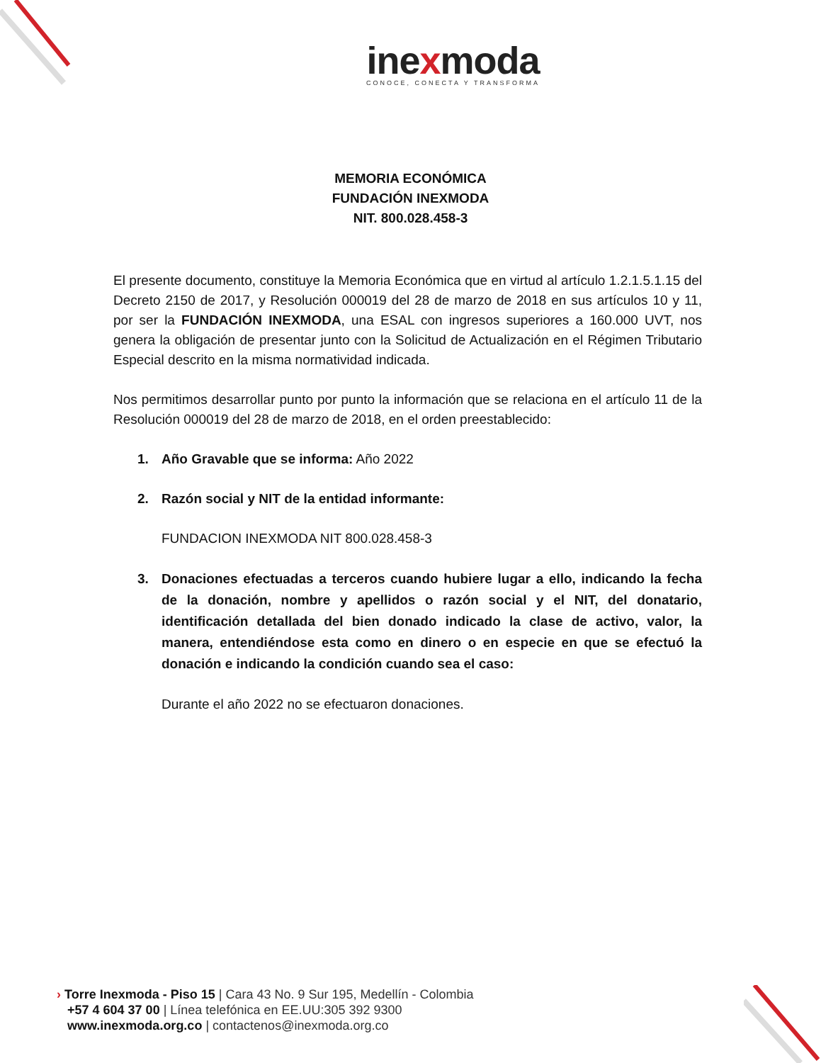inexmoda
CONOCE, CONECTA Y TRANSFORMA
MEMORIA ECONÓMICA
FUNDACIÓN INEXMODA
NIT. 800.028.458-3
El presente documento, constituye la Memoria Económica que en virtud al artículo 1.2.1.5.1.15 del Decreto 2150 de 2017, y Resolución 000019 del 28 de marzo de 2018 en sus artículos 10 y 11, por ser la FUNDACIÓN INEXMODA, una ESAL con ingresos superiores a 160.000 UVT, nos genera la obligación de presentar junto con la Solicitud de Actualización en el Régimen Tributario Especial descrito en la misma normatividad indicada.
Nos permitimos desarrollar punto por punto la información que se relaciona en el artículo 11 de la Resolución 000019 del 28 de marzo de 2018, en el orden preestablecido:
1. Año Gravable que se informa: Año 2022
2. Razón social y NIT de la entidad informante:
FUNDACION INEXMODA NIT 800.028.458-3
3. Donaciones efectuadas a terceros cuando hubiere lugar a ello, indicando la fecha de la donación, nombre y apellidos o razón social y el NIT, del donatario, identificación detallada del bien donado indicado la clase de activo, valor, la manera, entendiéndose esta como en dinero o en especie en que se efectuó la donación e indicando la condición cuando sea el caso:
Durante el año 2022 no se efectuaron donaciones.
› Torre Inexmoda - Piso 15 | Cara 43 No. 9 Sur 195, Medellín - Colombia
+57 4 604 37 00 | Línea telefónica en EE.UU:305 392 9300
www.inexmoda.org.co | contactenos@inexmoda.org.co